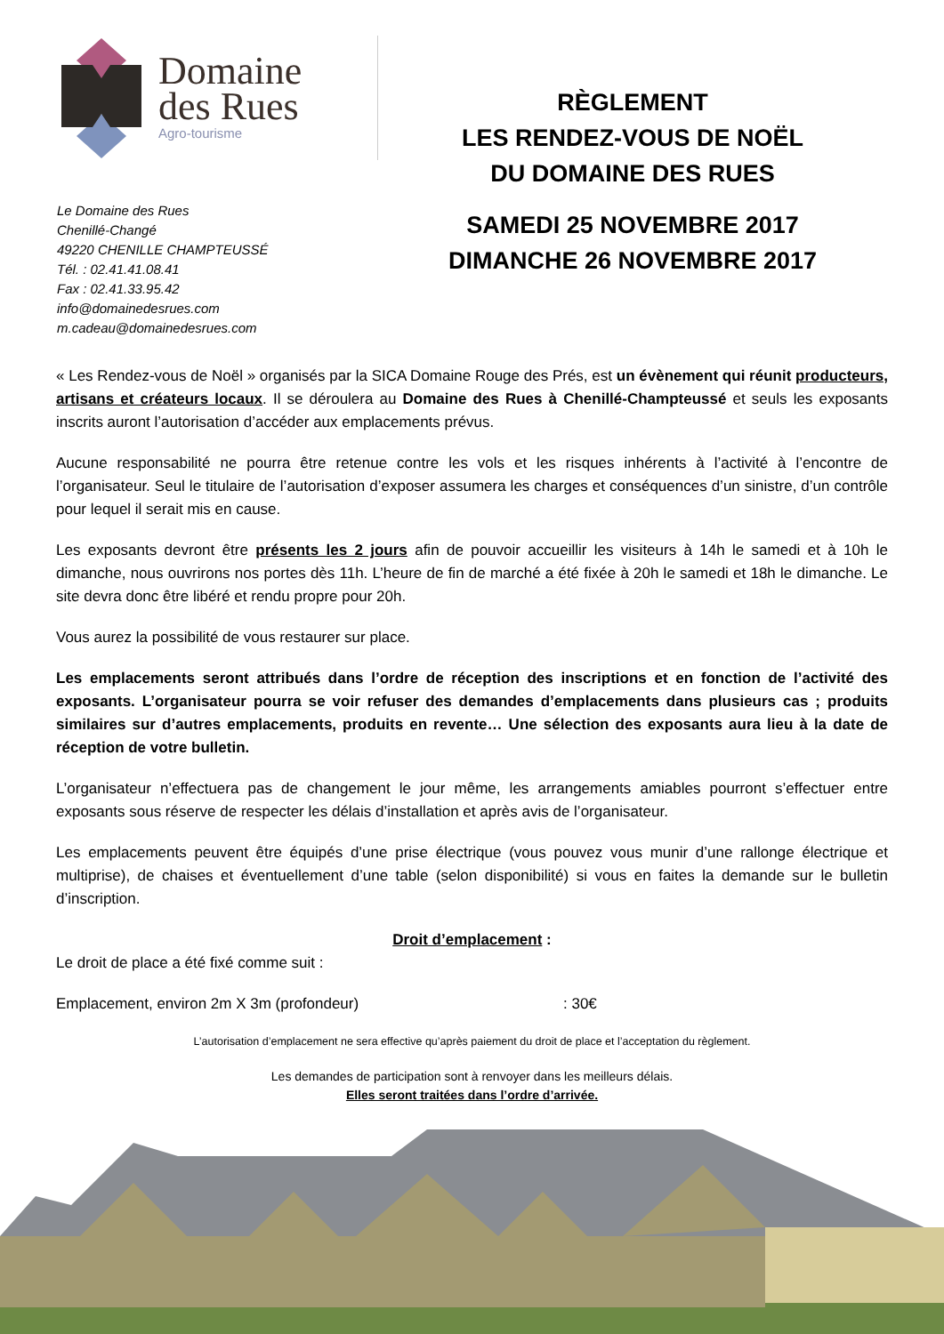Domaine
des Rues
Agro-tourisme
Le Domaine des Rues
Chenillé-Changé
49220 CHENILLE CHAMPTEUSSÉ
Tél. : 02.41.41.08.41
Fax : 02.41.33.95.42
info@domainedesrues.com
m.cadeau@domainedesrues.com
RÈGLEMENT
LES RENDEZ-VOUS DE NOËL
DU DOMAINE DES RUES
SAMEDI 25 NOVEMBRE 2017
DIMANCHE 26 NOVEMBRE 2017
« Les Rendez-vous de Noël » organisés par la SICA Domaine Rouge des Prés, est un évènement qui réunit producteurs, artisans et créateurs locaux. Il se déroulera au Domaine des Rues à Chenillé-Champteussé et seuls les exposants inscrits auront l’autorisation d’accéder aux emplacements prévus.
Aucune responsabilité ne pourra être retenue contre les vols et les risques inhérents à l’activité à l’encontre de l’organisateur. Seul le titulaire de l’autorisation d’exposer assumera les charges et conséquences d’un sinistre, d’un contrôle pour lequel il serait mis en cause.
Les exposants devront être présents les 2 jours afin de pouvoir accueillir les visiteurs à 14h le samedi et à 10h le dimanche, nous ouvrirons nos portes dès 11h. L’heure de fin de marché a été fixée à 20h le samedi et 18h le dimanche. Le site devra donc être libéré et rendu propre pour 20h.
Vous aurez la possibilité de vous restaurer sur place.
Les emplacements seront attribués dans l’ordre de réception des inscriptions et en fonction de l’activité des exposants. L’organisateur pourra se voir refuser des demandes d’emplacements dans plusieurs cas ; produits similaires sur d’autres emplacements, produits en revente… Une sélection des exposants aura lieu à la date de réception de votre bulletin.
L’organisateur n’effectuera pas de changement le jour même, les arrangements amiables pourront s’effectuer entre exposants sous réserve de respecter les délais d’installation et après avis de l’organisateur.
Les emplacements peuvent être équipés d’une prise électrique (vous pouvez vous munir d’une rallonge électrique et multiprise), de chaises et éventuellement d’une table (selon disponibilité) si vous en faites la demande sur le bulletin d’inscription.
Droit d’emplacement :
Le droit de place a été fixé comme suit :
Emplacement, environ 2m X 3m (profondeur): 30€
L’autorisation d’emplacement ne sera effective qu’après paiement du droit de place et l’acceptation du règlement.
Les demandes de participation sont à renvoyer dans les meilleurs délais.
Elles seront traitées dans l’ordre d’arrivée.